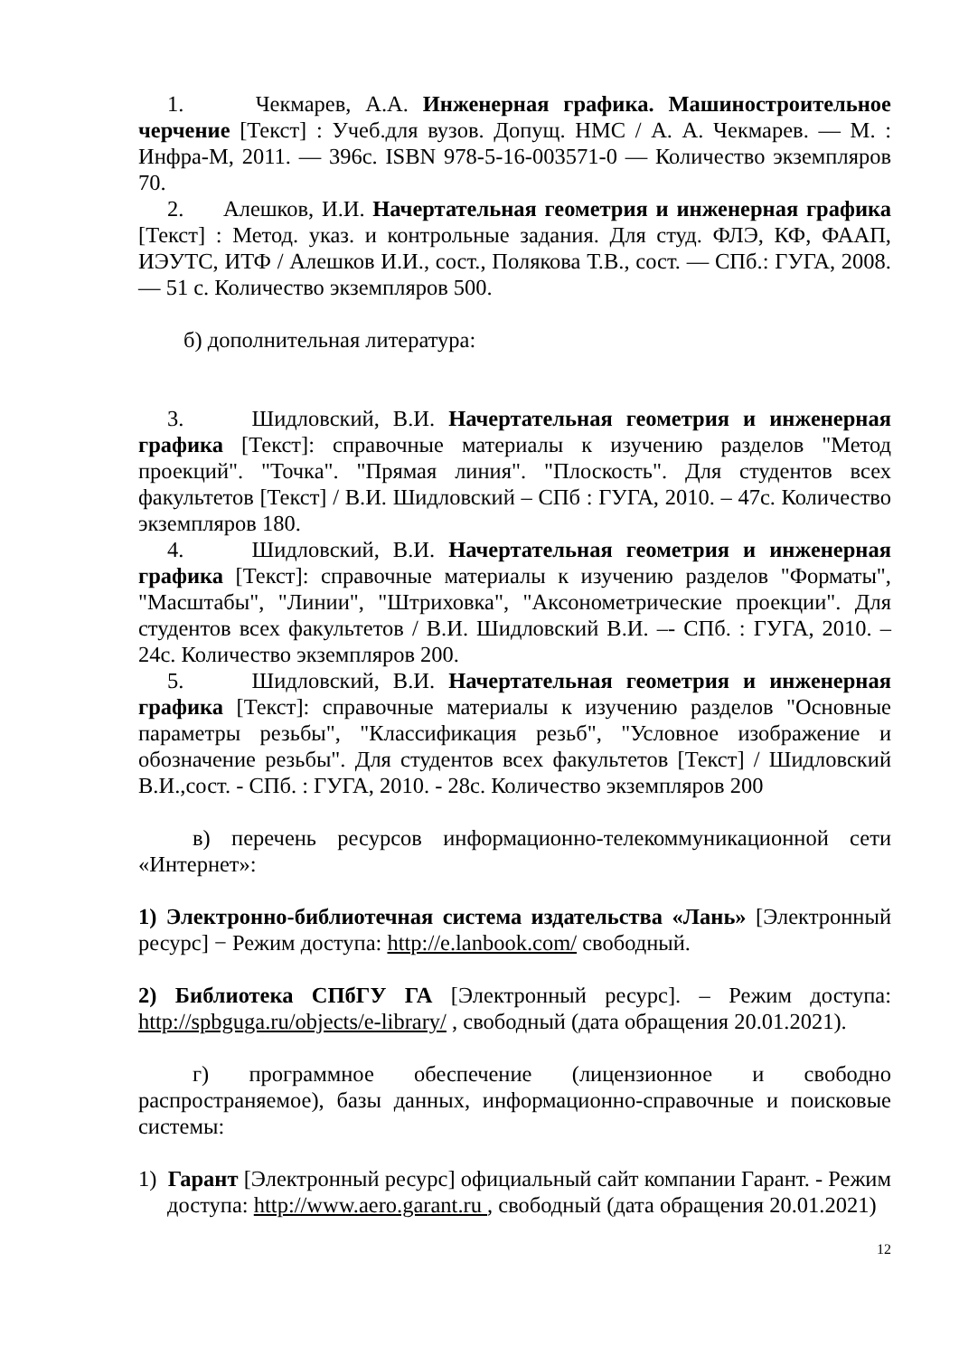1. Чекмарев, А.А. Инженерная графика. Машиностроительное черчение [Текст] : Учеб.для вузов. Допущ. НМС / А. А. Чекмарев. — М. : Инфра-М, 2011. — 396с. ISBN 978-5-16-003571-0 — Количество экземпляров 70.
2. Алешков, И.И. Начертательная геометрия и инженерная графика [Текст] : Метод. указ. и контрольные задания. Для студ. ФЛЭ, КФ, ФААП, ИЭУТС, ИТФ / Алешков И.И., сост., Полякова Т.В., сост. — СПб.: ГУГА, 2008. — 51 с. Количество экземпляров 500.
б) дополнительная литература:
3. Шидловский, В.И. Начертательная геометрия и инженерная графика [Текст]: справочные материалы к изучению разделов "Метод проекций". "Точка". "Прямая линия". "Плоскость". Для студентов всех факультетов [Текст] / В.И. Шидловский – СПб : ГУГА, 2010. – 47с. Количество экземпляров 180.
4. Шидловский, В.И. Начертательная геометрия и инженерная графика [Текст]: справочные материалы к изучению разделов "Форматы", "Масштабы", "Линии", "Штриховка", "Аксонометрические проекции". Для студентов всех факультетов / В.И. Шидловский В.И. –- СПб. : ГУГА, 2010. – 24с. Количество экземпляров 200.
5. Шидловский, В.И. Начертательная геометрия и инженерная графика [Текст]: справочные материалы к изучению разделов "Основные параметры резьбы", "Классификация резьб", "Условное изображение и обозначение резьбы". Для студентов всех факультетов [Текст] / Шидловский В.И.,сост. - СПб. : ГУГА, 2010. - 28с. Количество экземпляров 200
в) перечень ресурсов информационно-телекоммуникационной сети «Интернет»:
1) Электронно-библиотечная система издательства «Лань» [Электронный ресурс] − Режим доступа: http://e.lanbook.com/ свободный.
2) Библиотека СПбГУ ГА [Электронный ресурс]. – Режим доступа: http://spbguga.ru/objects/e-library/ , свободный (дата обращения 20.01.2021).
г) программное обеспечение (лицензионное и свободно распространяемое), базы данных, информационно-справочные и поисковые системы:
1) Гарант [Электронный ресурс] официальный сайт компании Гарант. - Режим доступа: http://www.aero.garant.ru , свободный (дата обращения 20.01.2021)
12